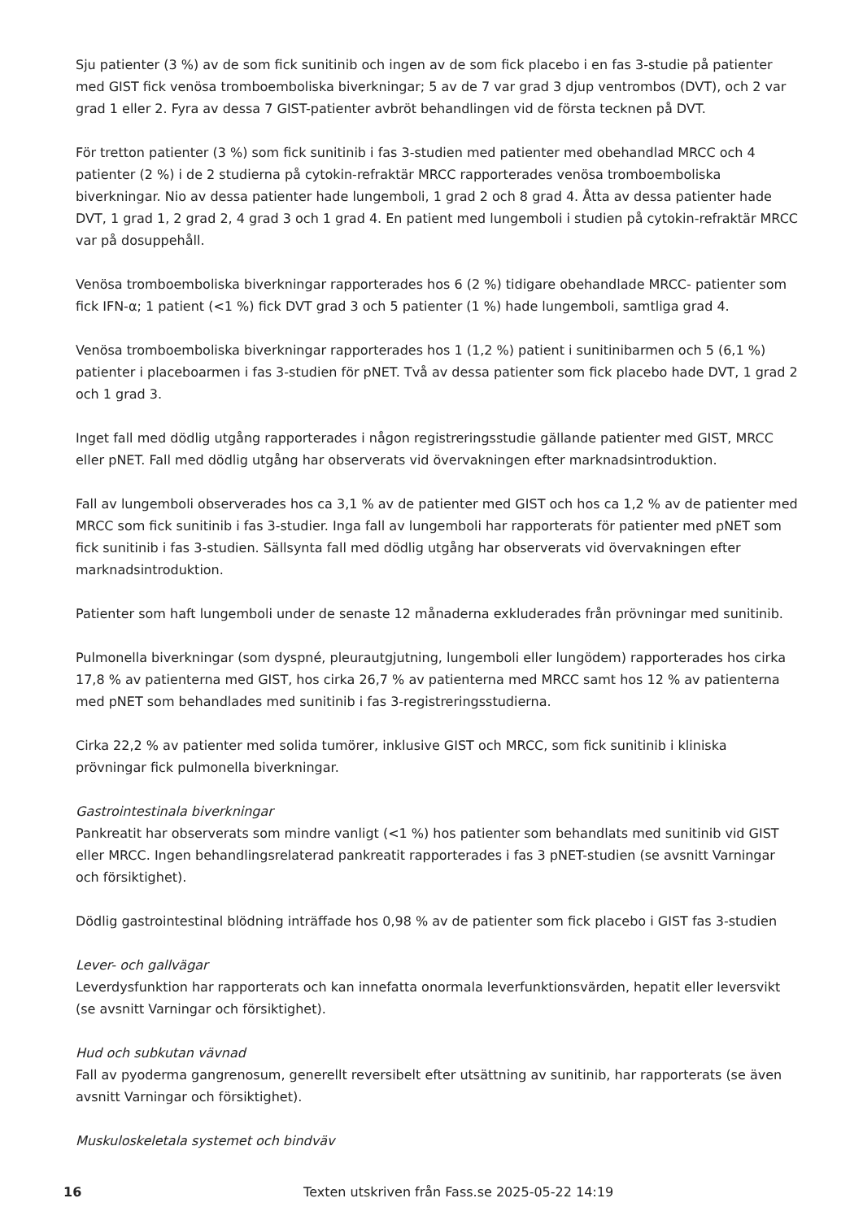Sju patienter (3 %) av de som fick sunitinib och ingen av de som fick placebo i en fas 3-studie på patienter med GIST fick venösa tromboemboliska biverkningar; 5 av de 7 var grad 3 djup ventrombos (DVT), och 2 var grad 1 eller 2. Fyra av dessa 7 GIST-patienter avbröt behandlingen vid de första tecknen på DVT.
För tretton patienter (3 %) som fick sunitinib i fas 3-studien med patienter med obehandlad MRCC och 4 patienter (2 %) i de 2 studierna på cytokin-refraktär MRCC rapporterades venösa tromboemboliska biverkningar. Nio av dessa patienter hade lungemboli, 1 grad 2 och 8 grad 4. Åtta av dessa patienter hade DVT, 1 grad 1, 2 grad 2, 4 grad 3 och 1 grad 4. En patient med lungemboli i studien på cytokin-refraktär MRCC var på dosuppehåll.
Venösa tromboemboliska biverkningar rapporterades hos 6 (2 %) tidigare obehandlade MRCC- patienter som fick IFN-α; 1 patient (<1 %) fick DVT grad 3 och 5 patienter (1 %) hade lungemboli, samtliga grad 4.
Venösa tromboemboliska biverkningar rapporterades hos 1 (1,2 %) patient i sunitinibarmen och 5 (6,1 %) patienter i placeboarmen i fas 3-studien för pNET. Två av dessa patienter som fick placebo hade DVT, 1 grad 2 och 1 grad 3.
Inget fall med dödlig utgång rapporterades i någon registreringsstudie gällande patienter med GIST, MRCC eller pNET. Fall med dödlig utgång har observerats vid övervakningen efter marknadsintroduktion.
Fall av lungemboli observerades hos ca 3,1 % av de patienter med GIST och hos ca 1,2 % av de patienter med MRCC som fick sunitinib i fas 3-studier. Inga fall av lungemboli har rapporterats för patienter med pNET som fick sunitinib i fas 3-studien. Sällsynta fall med dödlig utgång har observerats vid övervakningen efter marknadsintroduktion.
Patienter som haft lungemboli under de senaste 12 månaderna exkluderades från prövningar med sunitinib.
Pulmonella biverkningar (som dyspné, pleurautgjutning, lungemboli eller lungödem) rapporterades hos cirka 17,8 % av patienterna med GIST, hos cirka 26,7 % av patienterna med MRCC samt hos 12 % av patienterna med pNET som behandlades med sunitinib i fas 3-registreringsstudierna.
Cirka 22,2 % av patienter med solida tumörer, inklusive GIST och MRCC, som fick sunitinib i kliniska prövningar fick pulmonella biverkningar.
Gastrointestinala biverkningar
Pankreatit har observerats som mindre vanligt (<1 %) hos patienter som behandlats med sunitinib vid GIST eller MRCC. Ingen behandlingsrelaterad pankreatit rapporterades i fas 3 pNET-studien (se avsnitt Varningar och försiktighet).
Dödlig gastrointestinal blödning inträffade hos 0,98 % av de patienter som fick placebo i GIST fas 3-studien
Lever- och gallvägar
Leverdysfunktion har rapporterats och kan innefatta onormala leverfunktionsvärden, hepatit eller leversvikt (se avsnitt Varningar och försiktighet).
Hud och subkutan vävnad
Fall av pyoderma gangrenosum, generellt reversibelt efter utsättning av sunitinib, har rapporterats (se även avsnitt Varningar och försiktighet).
Muskuloskeletala systemet och bindväv
16 Texten utskriven från Fass.se 2025-05-22 14:19